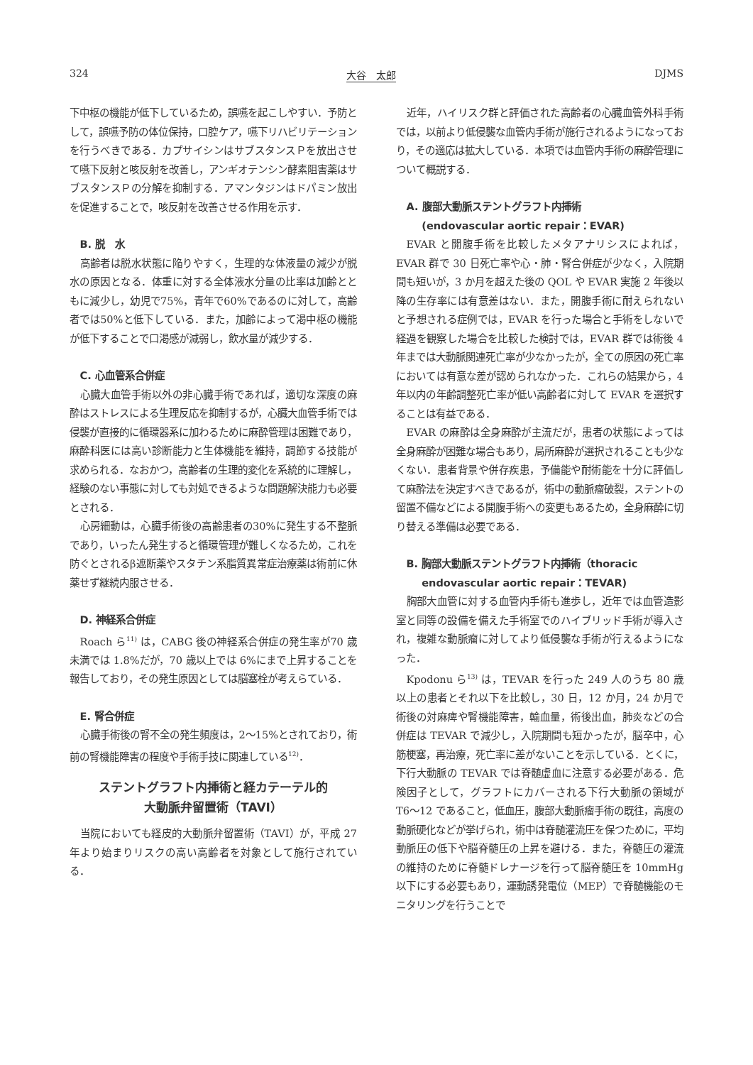324 大谷　太郎 DJMS
下中枢の機能が低下しているため，誤嚥を起こしやすい．予防として，誤嚥予防の体位保持，口腔ケア，嚥下リハビリテーションを行うべきである．カプサイシンはサブスタンスＰを放出させて嚥下反射と咳反射を改善し，アンギオテンシン酵素阻害薬はサブスタンスＰの分解を抑制する．アマンタジンはドパミン放出を促進することで，咳反射を改善させる作用を示す．
B. 脱　水
高齢者は脱水状態に陥りやすく，生理的な体液量の減少が脱水の原因となる．体重に対する全体液水分量の比率は加齢とともに減少し，幼児で75%，青年で60%であるのに対して，高齢者では50%と低下している．また，加齢によって渇中枢の機能が低下することで口渇感が減弱し，飲水量が減少する．
C. 心血管系合併症
心臓大血管手術以外の非心臓手術であれば，適切な深度の麻酔はストレスによる生理反応を抑制するが，心臓大血管手術では侵襲が直接的に循環器系に加わるために麻酔管理は困難であり，麻酔科医には高い診断能力と生体機能を維持，調節する技能が求められる．なおかつ，高齢者の生理的変化を系統的に理解し，経験のない事態に対しても対処できるような問題解決能力も必要とされる．
心房細動は，心臓手術後の高齢患者の30%に発生する不整脈であり，いったん発生すると循環管理が難しくなるため，これを防ぐとされるβ遮断薬やスタチン系脂質異常症治療薬は術前に休薬せず継続内服させる．
D. 神経系合併症
Roach ら<sup>11)</sup> は，CABG 後の神経系合併症の発生率が70 歳未満では 1.8%だが，70 歳以上では 6%にまで上昇することを報告しており，その発生原因としては脳塞栓が考えらている．
E. 腎合併症
心臓手術後の腎不全の発生頻度は，2〜15%とされており，術前の腎機能障害の程度や手術手技に関連している<sup>12)</sup>．
ステントグラフト内挿術と経カテーテル的
大動脈弁留置術（TAVI）
当院においても経皮的大動脈弁留置術（TAVI）が，平成 27 年より始まりリスクの高い高齢者を対象として施行されている．
近年，ハイリスク群と評価された高齢者の心臓血管外科手術では，以前より低侵襲な血管内手術が施行されるようになっており，その適応は拡大している．本項では血管内手術の麻酔管理について概説する．
A. 腹部大動脈ステントグラフト内挿術
(endovascular aortic repair：EVAR)
EVAR と開腹手術を比較したメタアナリシスによれば，EVAR 群で 30 日死亡率や心・肺・腎合併症が少なく，入院期間も短いが，3 か月を超えた後の QOL や EVAR 実施 2 年後以降の生存率には有意差はない．また，開腹手術に耐えられないと予想される症例では，EVAR を行った場合と手術をしないで経過を観察した場合を比較した検討では，EVAR 群では術後 4 年までは大動脈関連死亡率が少なかったが，全ての原因の死亡率においては有意な差が認められなかった．これらの結果から，4 年以内の年齢調整死亡率が低い高齢者に対して EVAR を選択することは有益である．
EVAR の麻酔は全身麻酔が主流だが，患者の状態によっては全身麻酔が困難な場合もあり，局所麻酔が選択されることも少なくない．患者背景や併存疾患，予備能や耐術能を十分に評価して麻酔法を決定すべきであるが，術中の動脈瘤破裂，ステントの留置不備などによる開腹手術への変更もあるため，全身麻酔に切り替える準備は必要である．
B. 胸部大動脈ステントグラフト内挿術（thoracic
endovascular aortic repair：TEVAR)
胸部大血管に対する血管内手術も進歩し，近年では血管造影室と同等の設備を備えた手術室でのハイブリッド手術が導入され，複雑な動脈瘤に対してより低侵襲な手術が行えるようになった．
Kpodonu ら<sup>13)</sup> は，TEVAR を行った 249 人のうち 80 歳以上の患者とそれ以下を比較し，30 日，12 か月，24 か月で術後の対麻痺や腎機能障害，輸血量，術後出血，肺炎などの合併症は TEVAR で減少し，入院期間も短かったが，脳卒中，心筋梗塞，再治療，死亡率に差がないことを示している．とくに，下行大動脈の TEVAR では脊髄虚血に注意する必要がある．危険因子として，グラフトにカバーされる下行大動脈の領域が T6〜12 であること，低血圧，腹部大動脈瘤手術の既往，高度の動脈硬化などが挙げられ，術中は脊髄灌流圧を保つために，平均動脈圧の低下や脳脊髄圧の上昇を避ける．また，脊髄圧の灌流の維持のために脊髄ドレナージを行って脳脊髄圧を 10mmHg 以下にする必要もあり，運動誘発電位（MEP）で脊髄機能のモニタリングを行うことで